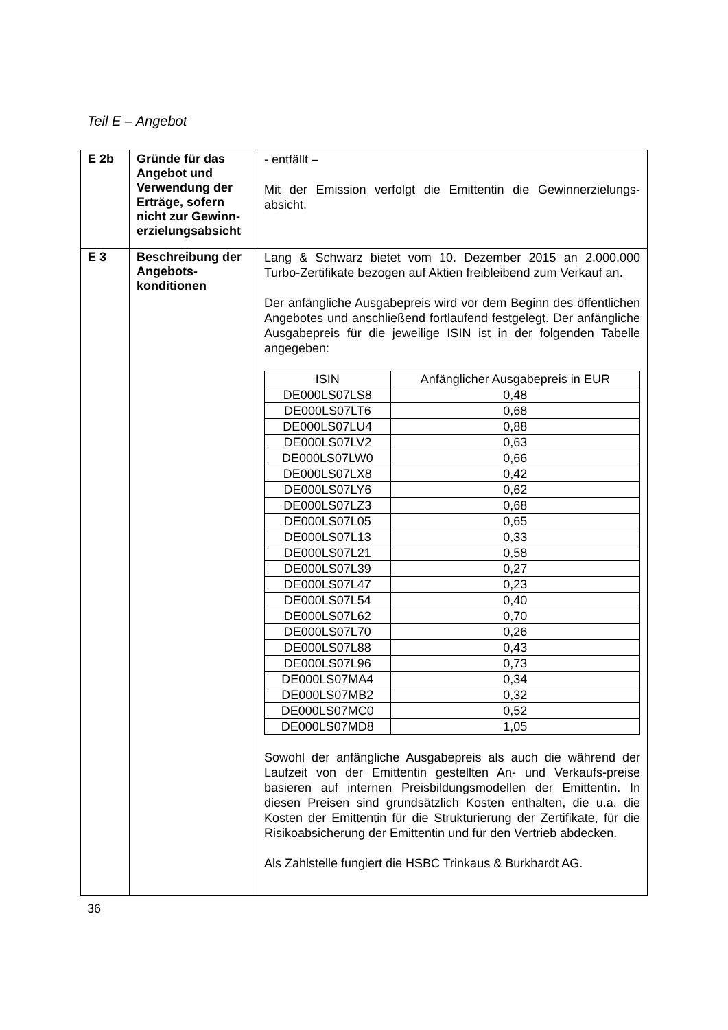Teil E – Angebot
| E 2b | Gründe für das Angebot und Verwendung der Erträge, sofern nicht zur Gewinn-erzielungsabsicht | - entfällt – Mit der Emission verfolgt die Emittentin die Gewinnerzielungs-absicht. |
| E 3 | Beschreibung der Angebots-konditionen | Lang & Schwarz bietet vom 10. Dezember 2015 an 2.000.000 Turbo-Zertifikate bezogen auf Aktien freibleibend zum Verkauf an. Der anfängliche Ausgabepreis wird vor dem Beginn des öffentlichen Angebotes und anschließend fortlaufend festgelegt. Der anfängliche Ausgabepreis für die jeweilige ISIN ist in der folgenden Tabelle angegeben: / ISIN / Anfänglicher Ausgabepreis in EUR / / --- / --- / / DE000LS07LS8 / 0,48 / / DE000LS07LT6 / 0,68 / / DE000LS07LU4 / 0,88 / / DE000LS07LV2 / 0,63 / / DE000LS07LW0 / 0,66 / / DE000LS07LX8 / 0,42 / / DE000LS07LY6 / 0,62 / / DE000LS07LZ3 / 0,68 / / DE000LS07L05 / 0,65 / / DE000LS07L13 / 0,33 / / DE000LS07L21 / 0,58 / / DE000LS07L39 / 0,27 / / DE000LS07L47 / 0,23 / / DE000LS07L54 / 0,40 / / DE000LS07L62 / 0,70 / / DE000LS07L70 / 0,26 / / DE000LS07L88 / 0,43 / / DE000LS07L96 / 0,73 / / DE000LS07MA4 / 0,34 / / DE000LS07MB2 / 0,32 / / DE000LS07MC0 / 0,52 / / DE000LS07MD8 / 1,05 / Sowohl der anfängliche Ausgabepreis als auch die während der Laufzeit von der Emittentin gestellten An- und Verkaufs-preise basieren auf internen Preisbildungsmodellen der Emittentin. In diesen Preisen sind grundsätzlich Kosten enthalten, die u.a. die Kosten der Emittentin für die Strukturierung der Zertifikate, für die Risikoabsicherung der Emittentin und für den Vertrieb abdecken. Als Zahlstelle fungiert die HSBC Trinkaus & Burkhardt AG. |
36